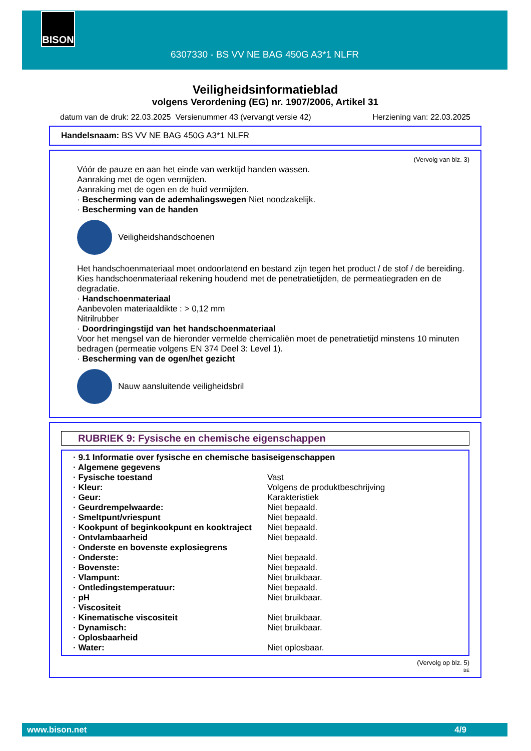BISON
6307330 - BS VV NE BAG 450G A3*1 NLFR
Veiligheidsinformatieblad
volgens Verordening (EG) nr. 1907/2006, Artikel 31
datum van de druk: 22.03.2025 Versienummer 43 (vervangt versie 42) Herziening van: 22.03.2025
Handelsnaam: BS VV NE BAG 450G A3*1 NLFR
(Vervolg van blz. 3)
Vóór de pauze en aan het einde van werktijd handen wassen.
Aanraking met de ogen vermijden.
Aanraking met de ogen en de huid vermijden.
· Bescherming van de ademhalingswegen Niet noodzakelijk.
· Bescherming van de handen
Veiligheidshandschoenen
Het handschoenmateriaal moet ondoorlatend en bestand zijn tegen het product / de stof / de bereiding.
Kies handschoenmateriaal rekening houdend met de penetratietijden, de permeatiegraden en de degradatie.
· Handschoenmateriaal
Aanbevolen materiaaldikte : > 0,12 mm
Nitrilrubber
· Doordringingstijd van het handschoenmateriaal
Voor het mengsel van de hieronder vermelde chemicaliën moet de penetratietijd minstens 10 minuten bedragen (permeatie volgens EN 374 Deel 3: Level 1).
· Bescherming van de ogen/het gezicht
Nauw aansluitende veiligheidsbril
RUBRIEK 9: Fysische en chemische eigenschappen
| · 9.1 Informatie over fysische en chemische basiseigenschappen | |
| · Algemene gegevens | |
| · Fysische toestand | Vast |
| · Kleur: | Volgens de produktbeschrijving |
| · Geur: | Karakteristiek |
| · Geurdrempelwaarde: | Niet bepaald. |
| · Smeltpunt/vriespunt | Niet bepaald. |
| · Kookpunt of beginkookpunt en kooktraject | Niet bepaald. |
| · Ontvlambaarheid | Niet bepaald. |
| · Onderste en bovenste explosiegrens | |
| · Onderste: | Niet bepaald. |
| · Bovenste: | Niet bepaald. |
| · Vlampunt: | Niet bruikbaar. |
| · Ontledingstemperatuur: | Niet bepaald. |
| · pH | Niet bruikbaar. |
| · Viscositeit | |
| · Kinematische viscositeit | Niet bruikbaar. |
| · Dynamisch: | Niet bruikbaar. |
| · Oplosbaarheid | |
| · Water: | Niet oplosbaar. |
(Vervolg op blz. 5)
BE
www.bison.net 4/9